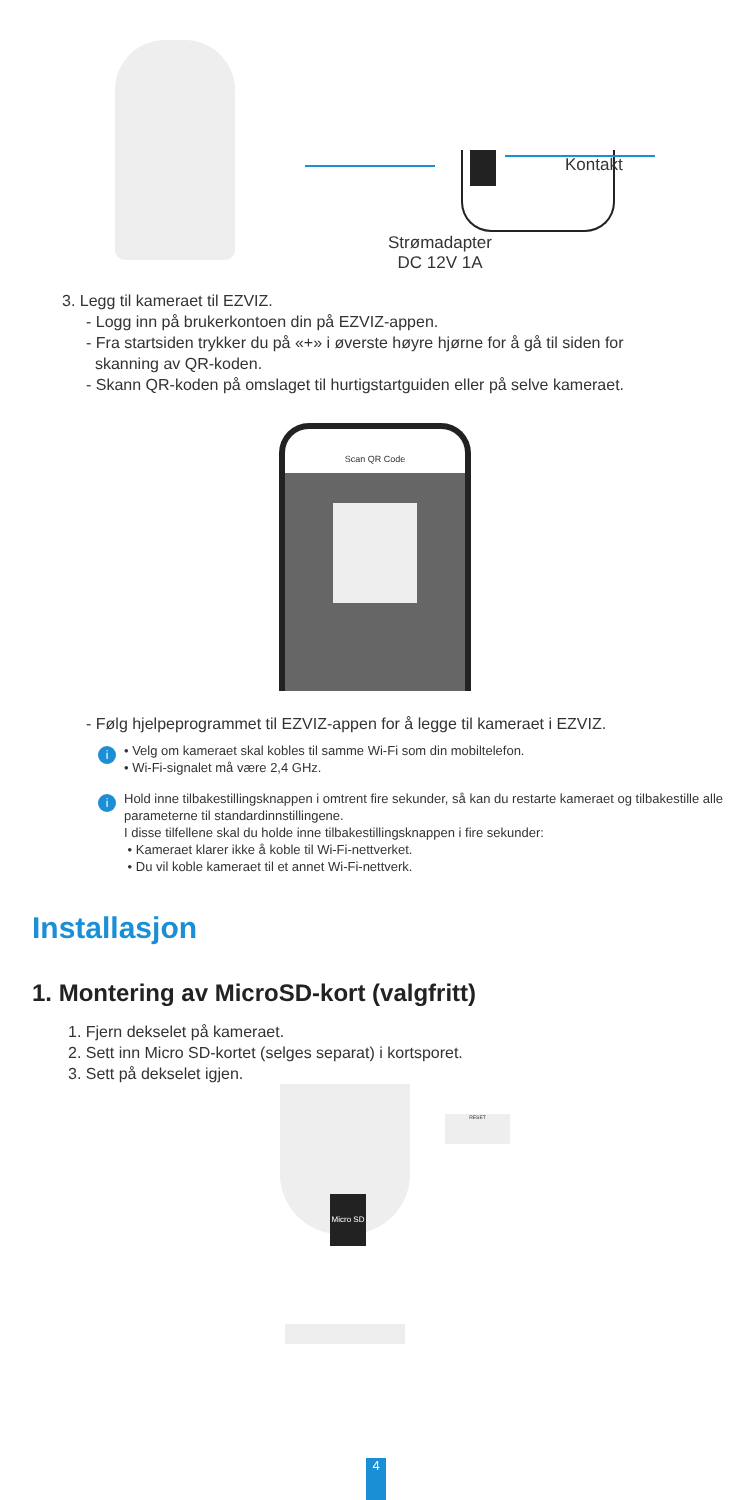Kontakt
Strømadapter
DC 12V 1A
3. Legg til kameraet til EZVIZ.
- Logg inn på brukerkontoen din på EZVIZ-appen.
- Fra startsiden trykker du på «+» i øverste høyre hjørne for å gå til siden for
skanning av QR-koden.
- Skann QR-koden på omslaget til hurtigstartguiden eller på selve kameraet.
Scan QR Code
- Følg hjelpeprogrammet til EZVIZ-appen for å legge til kameraet i EZVIZ.
i
• Velg om kameraet skal kobles til samme Wi-Fi som din mobiltelefon.
• Wi-Fi-signalet må være 2,4 GHz.
i
Hold inne tilbakestillingsknappen i omtrent fire sekunder, så kan du restarte kameraet og tilbakestille alle parameterne til standardinnstillingene.
I disse tilfellene skal du holde inne tilbakestillingsknappen i fire sekunder:
• Kameraet klarer ikke å koble til Wi-Fi-nettverket.
• Du vil koble kameraet til et annet Wi-Fi-nettverk.
Installasjon
1. Montering av MicroSD-kort (valgfritt)
1. Fjern dekselet på kameraet.
2. Sett inn Micro SD-kortet (selges separat) i kortsporet.
3. Sett på dekselet igjen.
Micro SD
RESET
4